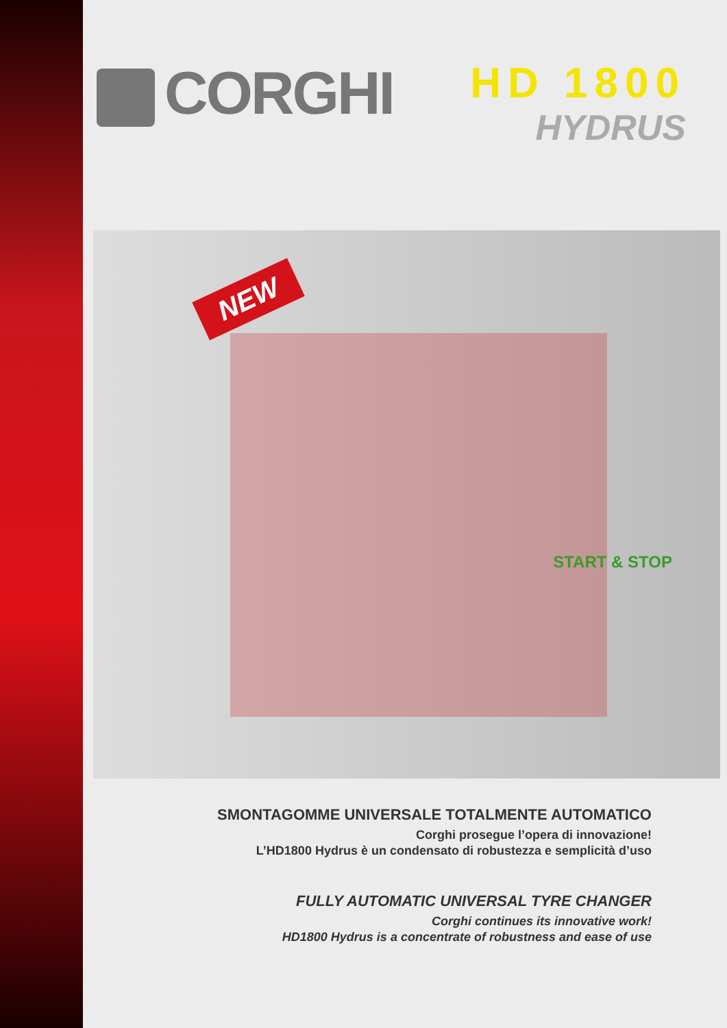CORGHI
HD 1800
HYDRUS
NEW
START & STOP
SMONTAGOMME UNIVERSALE TOTALMENTE AUTOMATICO
Corghi prosegue l’opera di innovazione!
L’HD1800 Hydrus è un condensato di robustezza e semplicità d’uso
FULLY AUTOMATIC UNIVERSAL TYRE CHANGER
Corghi continues its innovative work!
HD1800 Hydrus is a concentrate of robustness and ease of use